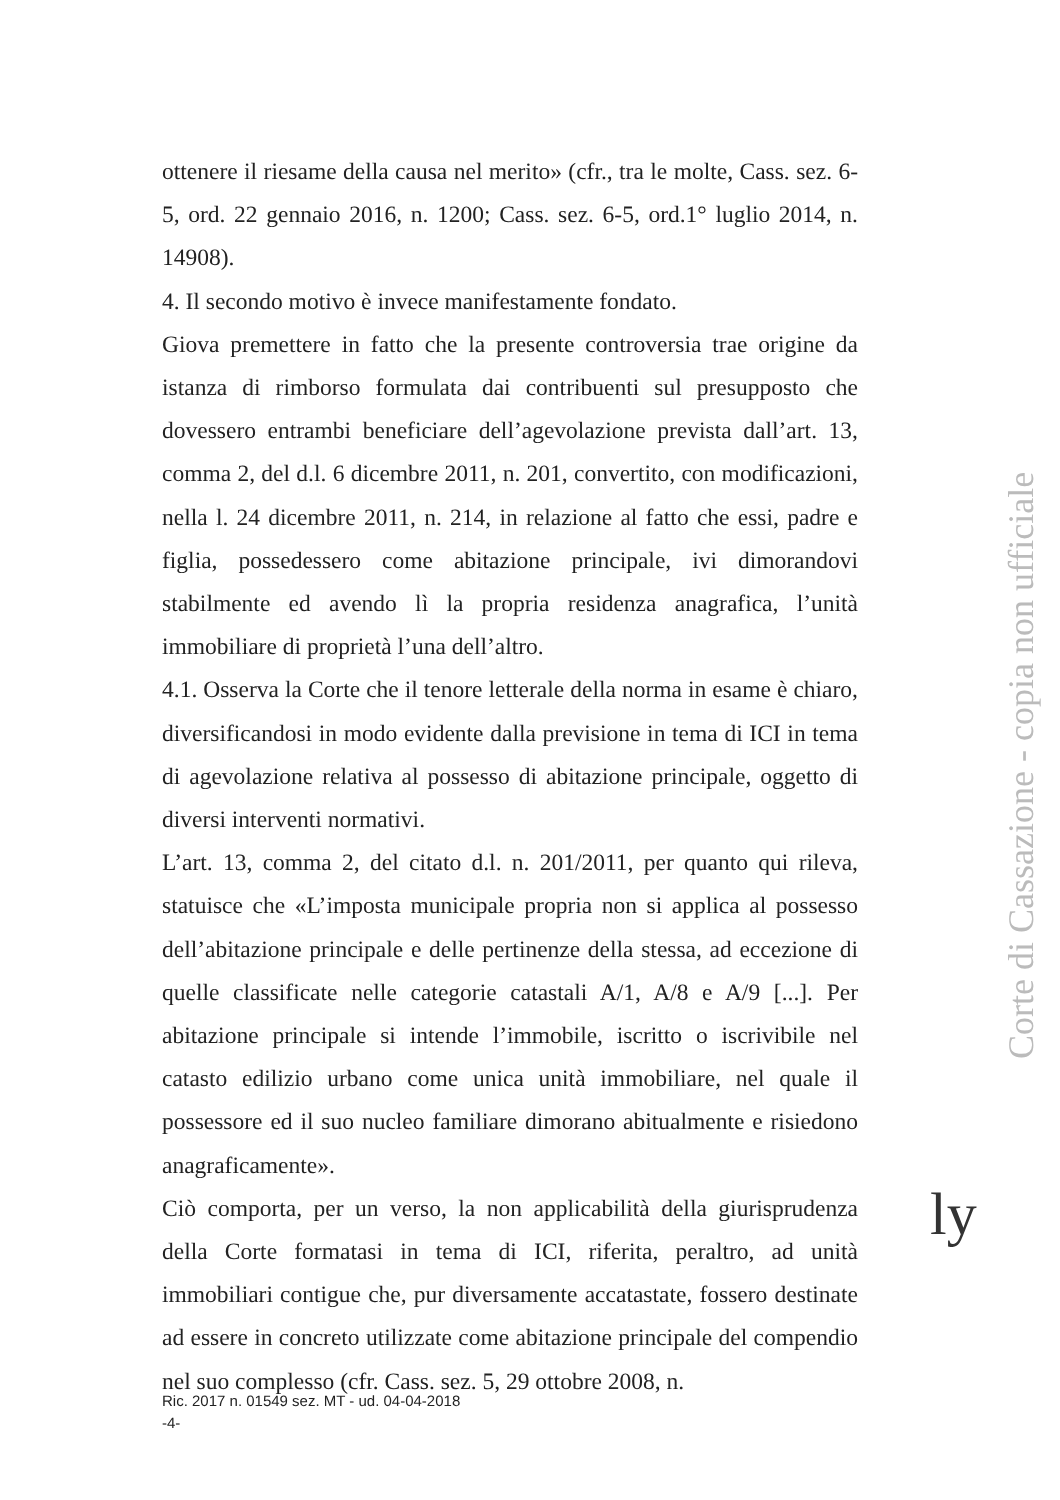ottenere il riesame della causa nel merito» (cfr., tra le molte, Cass. sez. 6-5, ord. 22 gennaio 2016, n. 1200; Cass. sez. 6-5, ord.1° luglio 2014, n. 14908).
4. Il secondo motivo è invece manifestamente fondato.
Giova premettere in fatto che la presente controversia trae origine da istanza di rimborso formulata dai contribuenti sul presupposto che dovessero entrambi beneficiare dell’agevolazione prevista dall’art. 13, comma 2, del d.l. 6 dicembre 2011, n. 201, convertito, con modificazioni, nella l. 24 dicembre 2011, n. 214, in relazione al fatto che essi, padre e figlia, possedessero come abitazione principale, ivi dimorandovi stabilmente ed avendo lì la propria residenza anagrafica, l’unità immobiliare di proprietà l’una dell’altro.
4.1. Osserva la Corte che il tenore letterale della norma in esame è chiaro, diversificandosi in modo evidente dalla previsione in tema di ICI in tema di agevolazione relativa al possesso di abitazione principale, oggetto di diversi interventi normativi.
L’art. 13, comma 2, del citato d.l. n. 201/2011, per quanto qui rileva, statuisce che «L’imposta municipale propria non si applica al possesso dell’abitazione principale e delle pertinenze della stessa, ad eccezione di quelle classificate nelle categorie catastali A/1, A/8 e A/9 [...]. Per abitazione principale si intende l’immobile, iscritto o iscrivibile nel catasto edilizio urbano come unica unità immobiliare, nel quale il possessore ed il suo nucleo familiare dimorano abitualmente e risiedono anagraficamente».
Ciò comporta, per un verso, la non applicabilità della giurisprudenza della Corte formatasi in tema di ICI, riferita, peraltro, ad unità immobiliari contigue che, pur diversamente accatastate, fossero destinate ad essere in concreto utilizzate come abitazione principale del compendio nel suo complesso (cfr. Cass. sez. 5, 29 ottobre 2008, n.
Ric. 2017 n. 01549 sez. MT - ud. 04-04-2018
-4-
Corte di Cassazione - copia non ufficiale
ly